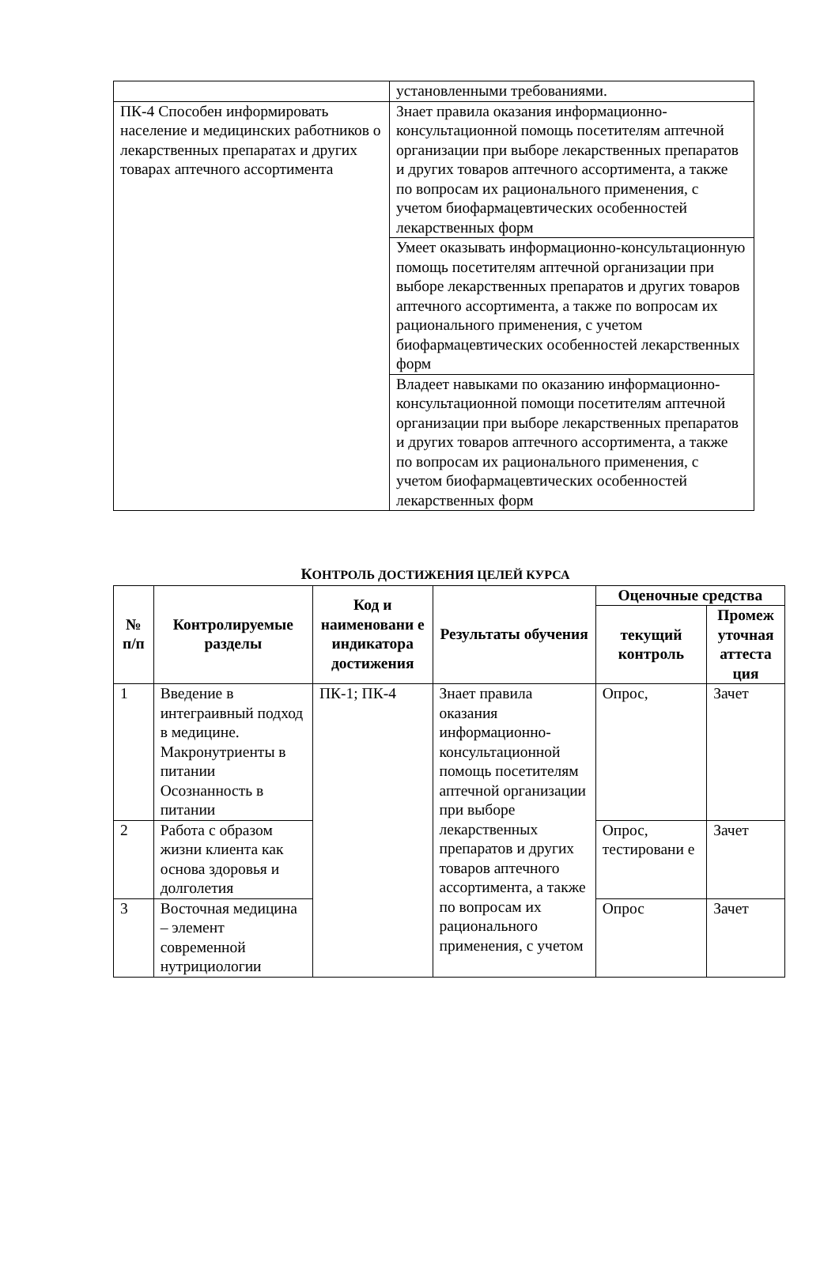| | установленными требованиями. |
| ПК-4 Способен информировать население и медицинских работников о лекарственных препаратах и других товарах аптечного ассортимента | Знает правила оказания информационно-консультационной помощь посетителям аптечной организации при выборе лекарственных препаратов и других товаров аптечного ассортимента, а также по вопросам их рационального применения, с учетом биофармацевтических особенностей лекарственных форм |
| | Умеет оказывать информационно-консультационную помощь посетителям аптечной организации при выборе лекарственных препаратов и других товаров аптечного ассортимента, а также по вопросам их рационального применения, с учетом биофармацевтических особенностей лекарственных форм |
| | Владеет навыками по оказанию информационно-консультационной помощи посетителям аптечной организации при выборе лекарственных препаратов и других товаров аптечного ассортимента, а также по вопросам их рационального применения, с учетом биофармацевтических особенностей лекарственных форм |
КОНТРОЛЬ ДОСТИЖЕНИЯ ЦЕЛЕЙ КУРСА
| № п/п | Контролируемые разделы | Код и наименовани е индикатора достижения | Результаты обучения | Оценочные средства | |
| --- | --- | --- | --- | --- | --- |
| | | | | текущий контроль | Промеж уточная аттеста ция |
| 1 | Введение в интеграивный подход в медицине. Макронутриенты в питании Осознанность в питании | ПК-1; ПК-4 | Знает правила оказания информационно-консультационной помощь посетителям аптечной организации при выборе лекарственных препаратов и других товаров аптечного ассортимента, а также по вопросам их рационального применения, с учетом | Опрос, | Зачет |
| 2 | Работа с образом жизни клиента как основа здоровья и долголетия | | | Опрос, тестировани е | Зачет |
| 3 | Восточная медицина – элемент современной нутрициологии | | | Опрос | Зачет |